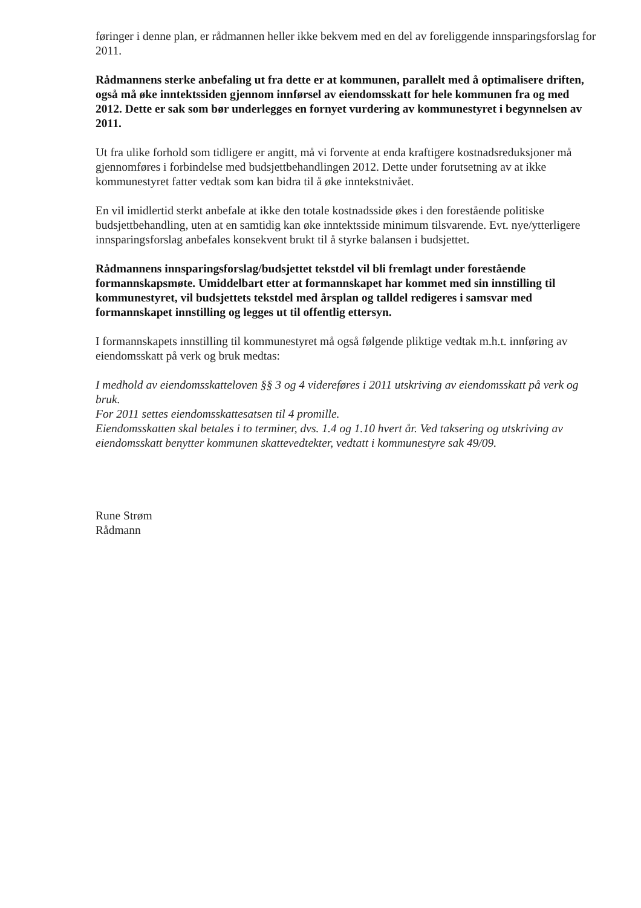føringer i denne plan, er rådmannen heller ikke bekvem med en del av foreliggende innsparingsforslag for 2011.
Rådmannens sterke anbefaling ut fra dette er at kommunen, parallelt med å optimalisere driften, også må øke inntektssiden gjennom innførsel av eiendomsskatt for hele kommunen fra og med 2012. Dette er sak som bør underlegges en fornyet vurdering av kommunestyret i begynnelsen av 2011.
Ut fra ulike forhold som tidligere er angitt, må vi forvente at enda kraftigere kostnadsreduksjoner må gjennomføres i forbindelse med budsjettbehandlingen 2012. Dette under forutsetning av at ikke kommunestyret fatter vedtak som kan bidra til å øke inntekstnivået.
En vil imidlertid sterkt anbefale at ikke den totale kostnadsside økes i den forestående politiske budsjettbehandling, uten at en samtidig kan øke inntektsside minimum tilsvarende. Evt. nye/ytterligere innsparingsforslag anbefales konsekvent brukt til å styrke balansen i budsjettet.
Rådmannens innsparingsforslag/budsjettet tekstdel vil bli fremlagt under forestående formannskapsmøte. Umiddelbart etter at formannskapet har kommet med sin innstilling til kommunestyret, vil budsjettets tekstdel med årsplan og talldel redigeres i samsvar med formannskapet innstilling og legges ut til offentlig ettersyn.
I formannskapets innstilling til kommunestyret må også følgende pliktige vedtak m.h.t. innføring av eiendomsskatt på verk og bruk medtas:
I medhold av eiendomsskatteloven §§ 3 og 4 videreføres i 2011 utskriving av eiendomsskatt på verk og bruk.
For 2011 settes eiendomsskattesatsen til 4 promille.
Eiendomsskatten skal betales i to terminer, dvs. 1.4 og 1.10 hvert år. Ved taksering og utskriving av eiendomsskatt benytter kommunen skattevedtekter, vedtatt i kommunestyre sak 49/09.
Rune Strøm
Rådmann